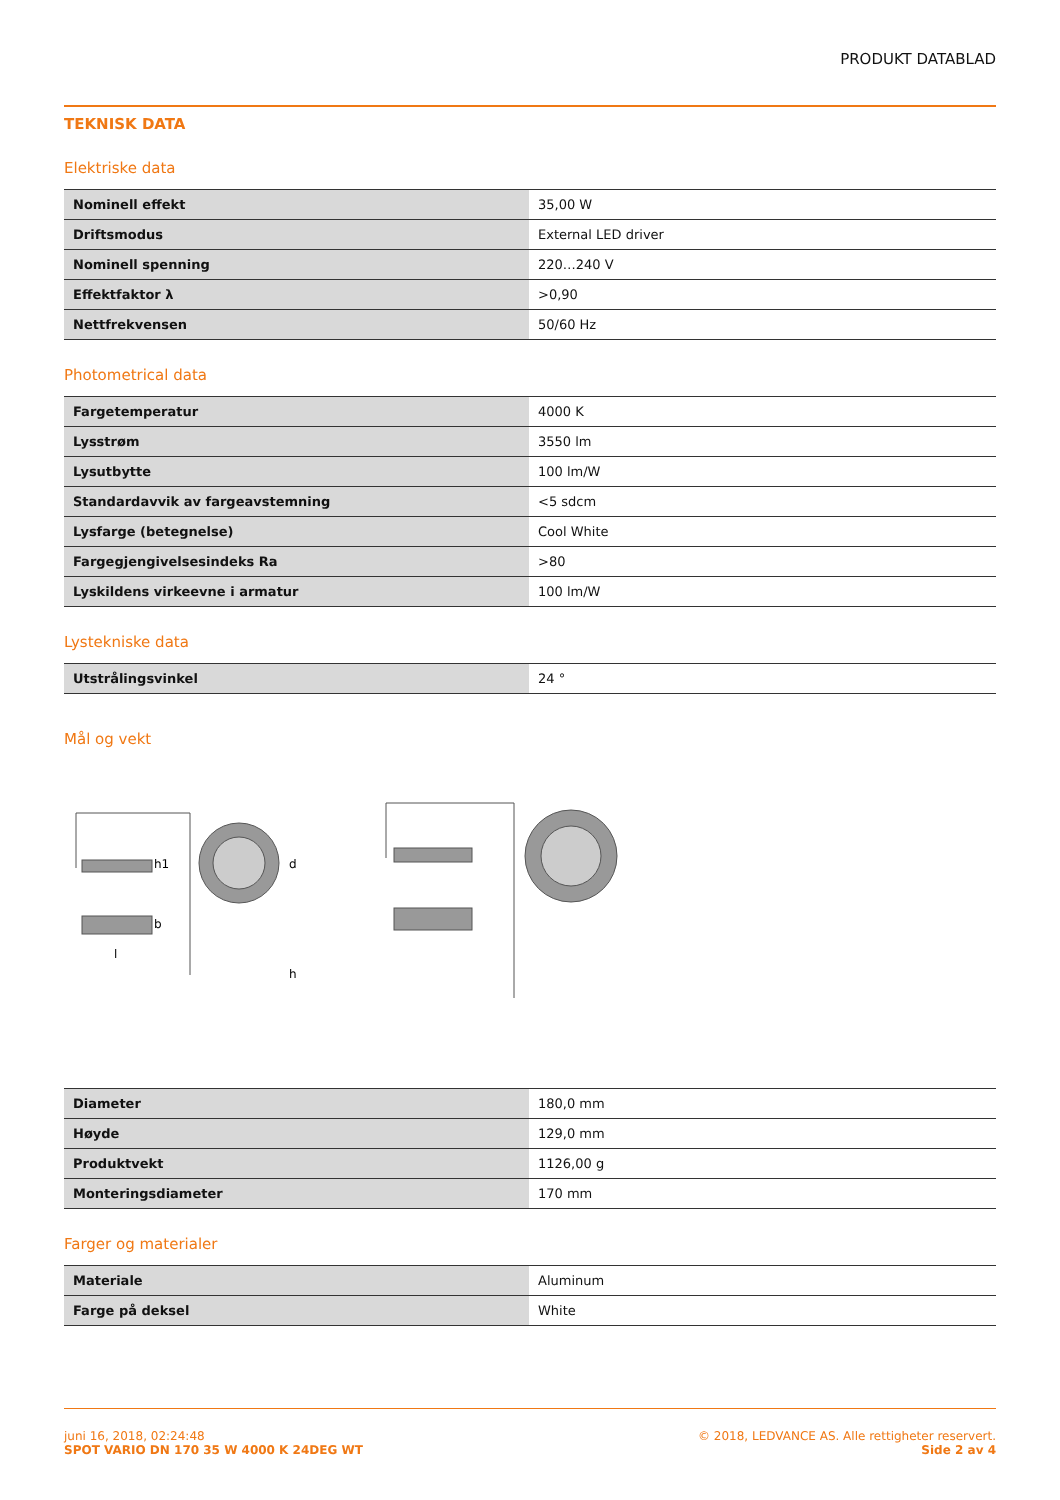PRODUKT DATABLAD
TEKNISK DATA
Elektriske data
| Nominell effekt | 35,00 W |
| Driftsmodus | External LED driver |
| Nominell spenning | 220…240 V |
| Effektfaktor λ | >0,90 |
| Nettfrekvensen | 50/60 Hz |
Photometrical data
| Fargetemperatur | 4000 K |
| Lysstrøm | 3550 lm |
| Lysutbytte | 100 lm/W |
| Standardavvik av fargeavstemning | <5 sdcm |
| Lysfarge (betegnelse) | Cool White |
| Fargegjengivelsesindeks Ra | >80 |
| Lyskildens virkeevne i armatur | 100 lm/W |
Lystekniske data
| Utstrålingsvinkel | 24 ° |
Mål og vekt
d
h
h1
b
l
| Diameter | 180,0 mm |
| Høyde | 129,0 mm |
| Produktvekt | 1126,00 g |
| Monteringsdiameter | 170 mm |
Farger og materialer
| Materiale | Aluminum |
| Farge på deksel | White |
juni 16, 2018, 02:24:48
SPOT VARIO DN 170 35 W 4000 K 24DEG WT
© 2018, LEDVANCE AS. Alle rettigheter reservert.
Side 2 av 4